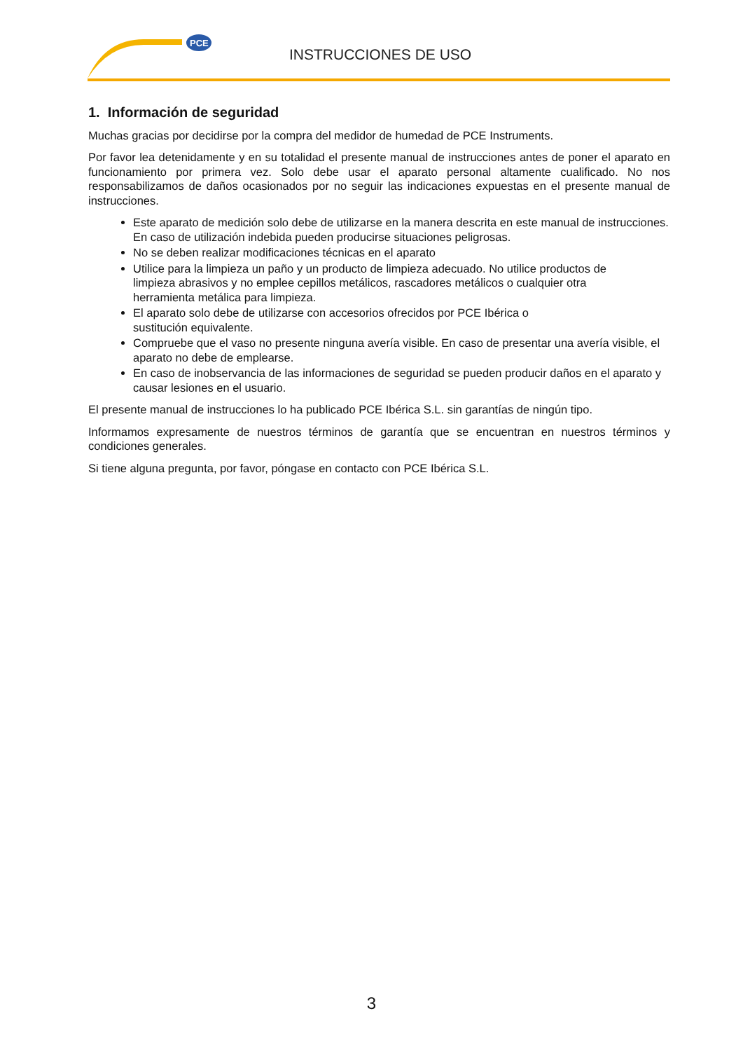PCE
INSTRUCCIONES DE USO
1. Información de seguridad
Muchas gracias por decidirse por la compra del medidor de humedad de PCE Instruments.
Por favor lea detenidamente y en su totalidad el presente manual de instrucciones antes de poner el aparato en funcionamiento por primera vez. Solo debe usar el aparato personal altamente cualificado. No nos responsabilizamos de daños ocasionados por no seguir las indicaciones expuestas en el presente manual de instrucciones.
Este aparato de medición solo debe de utilizarse en la manera descrita en este manual de instrucciones. En caso de utilización indebida pueden producirse situaciones peligrosas.
No se deben realizar modificaciones técnicas en el aparato
Utilice para la limpieza un paño y un producto de limpieza adecuado. No utilice productos de limpieza abrasivos y no emplee cepillos metálicos, rascadores metálicos o cualquier otra herramienta metálica para limpieza.
El aparato solo debe de utilizarse con accesorios ofrecidos por PCE Ibérica o sustitución equivalente.
Compruebe que el vaso no presente ninguna avería visible. En caso de presentar una avería visible, el aparato no debe de emplearse.
En caso de inobservancia de las informaciones de seguridad se pueden producir daños en el aparato y causar lesiones en el usuario.
El presente manual de instrucciones lo ha publicado PCE Ibérica S.L. sin garantías de ningún tipo.
Informamos expresamente de nuestros términos de garantía que se encuentran en nuestros términos y condiciones generales.
Si tiene alguna pregunta, por favor, póngase en contacto con PCE Ibérica S.L.
3